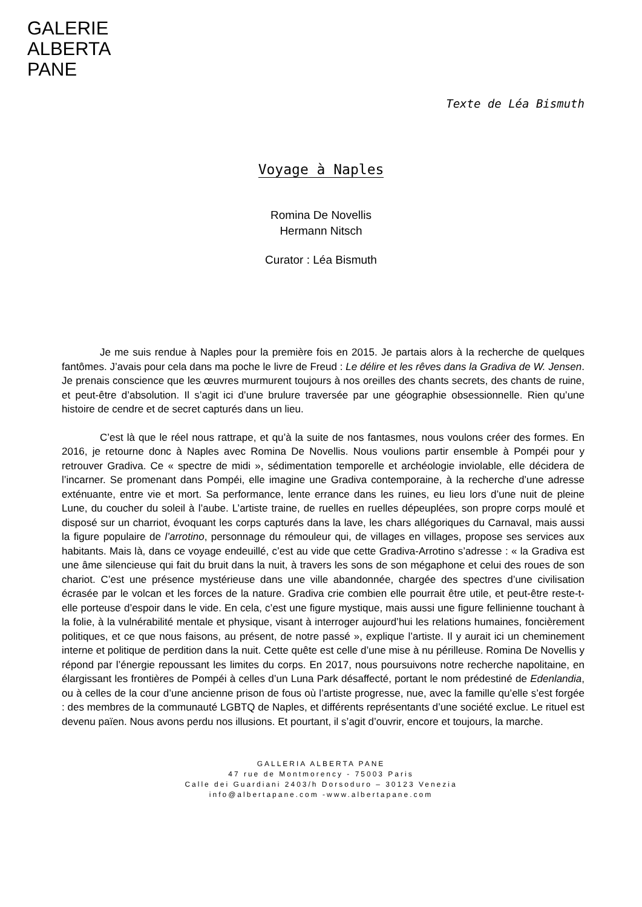GALERIE
ALBERTA
PANE
Texte de Léa Bismuth
Voyage à Naples
Romina De Novellis
Hermann Nitsch
Curator : Léa Bismuth
Je me suis rendue à Naples pour la première fois en 2015. Je partais alors à la recherche de quelques fantômes. J’avais pour cela dans ma poche le livre de Freud : Le délire et les rêves dans la Gradiva de W. Jensen. Je prenais conscience que les œuvres murmurent toujours à nos oreilles des chants secrets, des chants de ruine, et peut-être d’absolution. Il s’agit ici d’une brulure traversée par une géographie obsessionnelle. Rien qu’une histoire de cendre et de secret capturés dans un lieu.
C’est là que le réel nous rattrape, et qu’à la suite de nos fantasmes, nous voulons créer des formes. En 2016, je retourne donc à Naples avec Romina De Novellis. Nous voulions partir ensemble à Pompéi pour y retrouver Gradiva. Ce « spectre de midi », sédimentation temporelle et archéologie inviolable, elle décidera de l’incarner. Se promenant dans Pompéi, elle imagine une Gradiva contemporaine, à la recherche d’une adresse exténuante, entre vie et mort. Sa performance, lente errance dans les ruines, eu lieu lors d’une nuit de pleine Lune, du coucher du soleil à l’aube. L’artiste traine, de ruelles en ruelles dépeuplées, son propre corps moulé et disposé sur un charriot, évoquant les corps capturés dans la lave, les chars allégoriques du Carnaval, mais aussi la figure populaire de l’arrotino, personnage du rémouleur qui, de villages en villages, propose ses services aux habitants. Mais là, dans ce voyage endeuillé, c’est au vide que cette Gradiva-Arrotino s’adresse : « la Gradiva est une âme silencieuse qui fait du bruit dans la nuit, à travers les sons de son mégaphone et celui des roues de son chariot. C’est une présence mystérieuse dans une ville abandonnée, chargée des spectres d’une civilisation écrasée par le volcan et les forces de la nature. Gradiva crie combien elle pourrait être utile, et peut-être reste-t-elle porteuse d’espoir dans le vide. En cela, c’est une figure mystique, mais aussi une figure fellinienne touchant à la folie, à la vulnérabilité mentale et physique, visant à interroger aujourd’hui les relations humaines, foncièrement politiques, et ce que nous faisons, au présent, de notre passé », explique l’artiste. Il y aurait ici un cheminement interne et politique de perdition dans la nuit. Cette quête est celle d’une mise à nu périlleuse. Romina De Novellis y répond par l’énergie repoussant les limites du corps. En 2017, nous poursuivons notre recherche napolitaine, en élargissant les frontières de Pompéi à celles d’un Luna Park désaffecté, portant le nom prédestiné de Edenlandia, ou à celles de la cour d’une ancienne prison de fous où l’artiste progresse, nue, avec la famille qu’elle s’est forgée : des membres de la communauté LGBTQ de Naples, et différents représentants d’une société exclue. Le rituel est devenu païen. Nous avons perdu nos illusions. Et pourtant, il s’agit d’ouvrir, encore et toujours, la marche.
GALLERIA ALBERTA PANE
47 rue de Montmorency - 75003 Paris
Calle dei Guardiani 2403/h Dorsoduro – 30123 Venezia
info@albertapane.com -www.albertapane.com